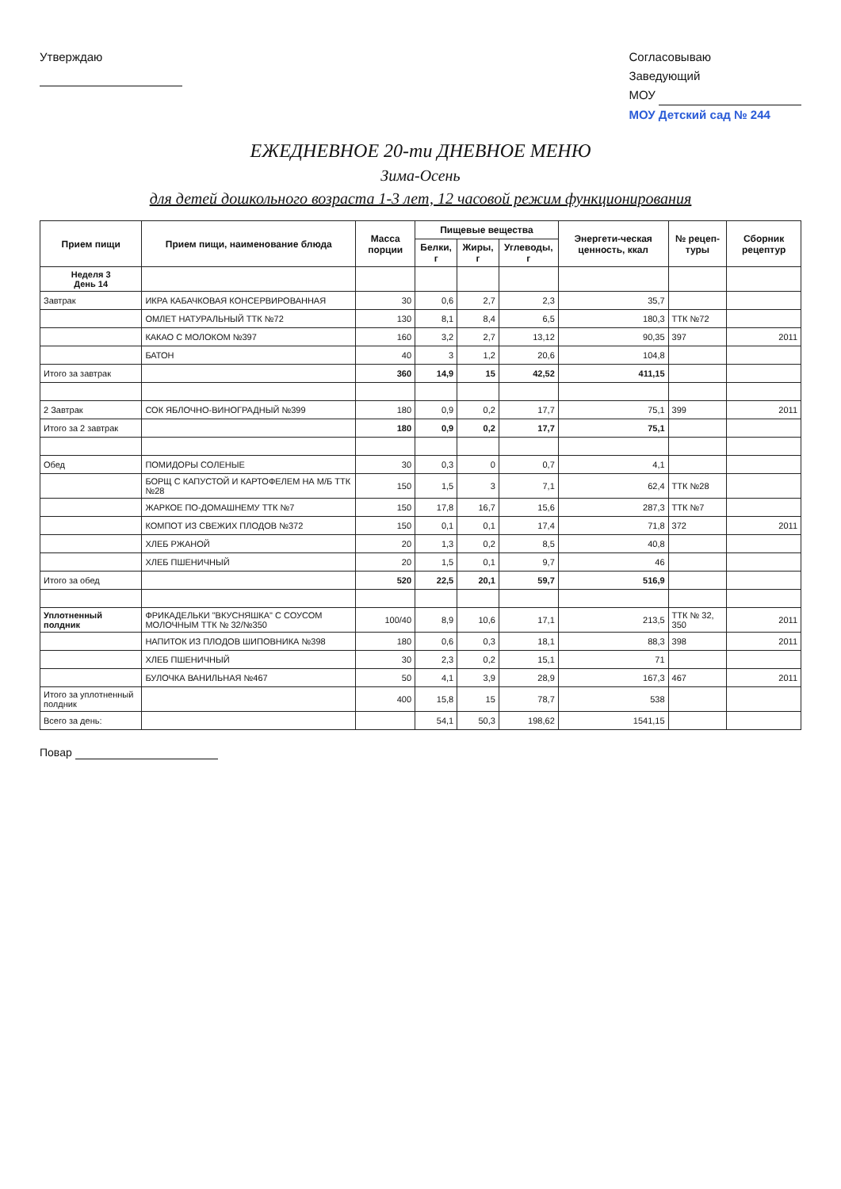Утверждаю
Согласовываю
Заведующий
МОУ
МОУ Детский сад № 244
ЕЖЕДНЕВНОЕ 20-ти ДНЕВНОЕ МЕНЮ
Зима-Осень
для детей дошкольного возраста 1-3 лет, 12 часовой режим функционирования
| Прием пищи | Прием пищи, наименование блюда | Масса порции | Пищевые вещества | | | Энергети-ческая ценность, ккал | № рецеп-туры | Сборник рецептур |
| --- | --- | --- | --- | --- | --- | --- | --- | --- |
| | | | Белки, г | Жиры, г | Углеводы, г | | | |
| Неделя 3 День 14 | | | | | | | | |
| Завтрак | ИКРА КАБАЧКОВАЯ КОНСЕРВИРОВАННАЯ | 30 | 0,6 | 2,7 | 2,3 | 35,7 | | |
| | ОМЛЕТ НАТУРАЛЬНЫЙ ТТК №72 | 130 | 8,1 | 8,4 | 6,5 | 180,3 | ТТК №72 | |
| | КАКАО С МОЛОКОМ №397 | 160 | 3,2 | 2,7 | 13,12 | 90,35 | 397 | 2011 |
| | БАТОН | 40 | 3 | 1,2 | 20,6 | 104,8 | | |
| Итого за завтрак | | 360 | 14,9 | 15 | 42,52 | 411,15 | | |
| 2 Завтрак | СОК ЯБЛОЧНО-ВИНОГРАДНЫЙ №399 | 180 | 0,9 | 0,2 | 17,7 | 75,1 | 399 | 2011 |
| Итого за 2 завтрак | | 180 | 0,9 | 0,2 | 17,7 | 75,1 | | |
| Обед | ПОМИДОРЫ СОЛЕНЫЕ | 30 | 0,3 | 0 | 0,7 | 4,1 | | |
| | БОРЩ С КАПУСТОЙ И КАРТОФЕЛЕМ НА М/Б ТТК №28 | 150 | 1,5 | 3 | 7,1 | 62,4 | ТТК №28 | |
| | ЖАРКОЕ ПО-ДОМАШНЕМУ ТТК №7 | 150 | 17,8 | 16,7 | 15,6 | 287,3 | ТТК №7 | |
| | КОМПОТ ИЗ СВЕЖИХ ПЛОДОВ №372 | 150 | 0,1 | 0,1 | 17,4 | 71,8 | 372 | 2011 |
| | ХЛЕБ РЖАНОЙ | 20 | 1,3 | 0,2 | 8,5 | 40,8 | | |
| | ХЛЕБ ПШЕНИЧНЫЙ | 20 | 1,5 | 0,1 | 9,7 | 46 | | |
| Итого за обед | | 520 | 22,5 | 20,1 | 59,7 | 516,9 | | |
| Уплотненный полдник | ФРИКАДЕЛЬКИ "ВКУСНЯШКА" С СОУСОМ МОЛОЧНЫМ ТТК № 32/№350 | 100/40 | 8,9 | 10,6 | 17,1 | 213,5 | ТТК № 32, 350 | 2011 |
| | НАПИТОК ИЗ ПЛОДОВ ШИПОВНИКА №398 | 180 | 0,6 | 0,3 | 18,1 | 88,3 | 398 | 2011 |
| | ХЛЕБ ПШЕНИЧНЫЙ | 30 | 2,3 | 0,2 | 15,1 | 71 | | |
| | БУЛОЧКА ВАНИЛЬНАЯ №467 | 50 | 4,1 | 3,9 | 28,9 | 167,3 | 467 | 2011 |
| Итого за уплотненный полдник | | 400 | 15,8 | 15 | 78,7 | 538 | | |
| Всего за день: | | | 54,1 | 50,3 | 198,62 | 1541,15 | | |
Повар